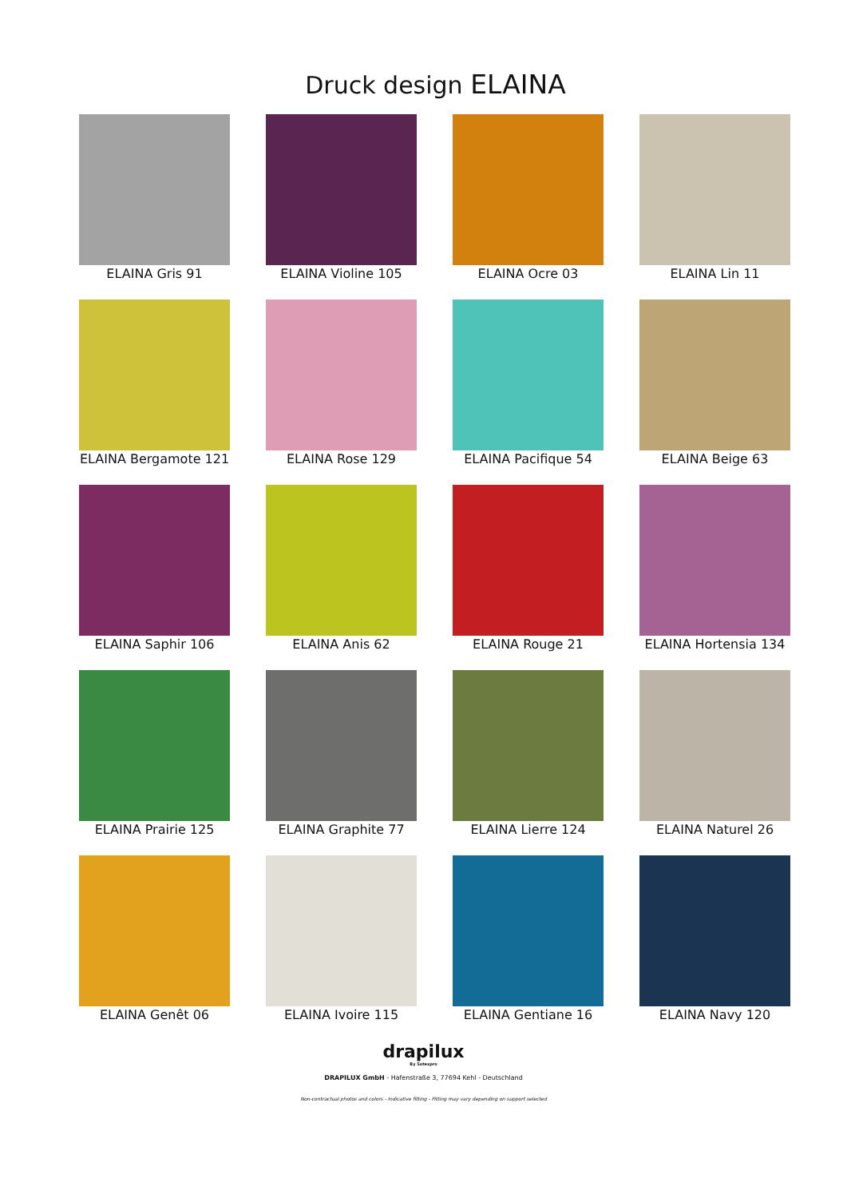Druck design ELAINA
ELAINA Gris 91
ELAINA Violine 105
ELAINA Ocre 03
ELAINA Lin 11
ELAINA Bergamote 121
ELAINA Rose 129
ELAINA Pacifique 54
ELAINA Beige 63
ELAINA Saphir 106
ELAINA Anis 62
ELAINA Rouge 21
ELAINA Hortensia 134
ELAINA Prairie 125
ELAINA Graphite 77
ELAINA Lierre 124
ELAINA Naturel 26
ELAINA Genêt 06
ELAINA Ivoire 115
ELAINA Gentiane 16
ELAINA Navy 120
drapilux
By Sotexpro
DRAPILUX GmbH - Hafenstraße 3, 77694 Kehl - Deutschland
Non-contractual photos and colors - Indicative fitting - Fitting may vary depending on support selected